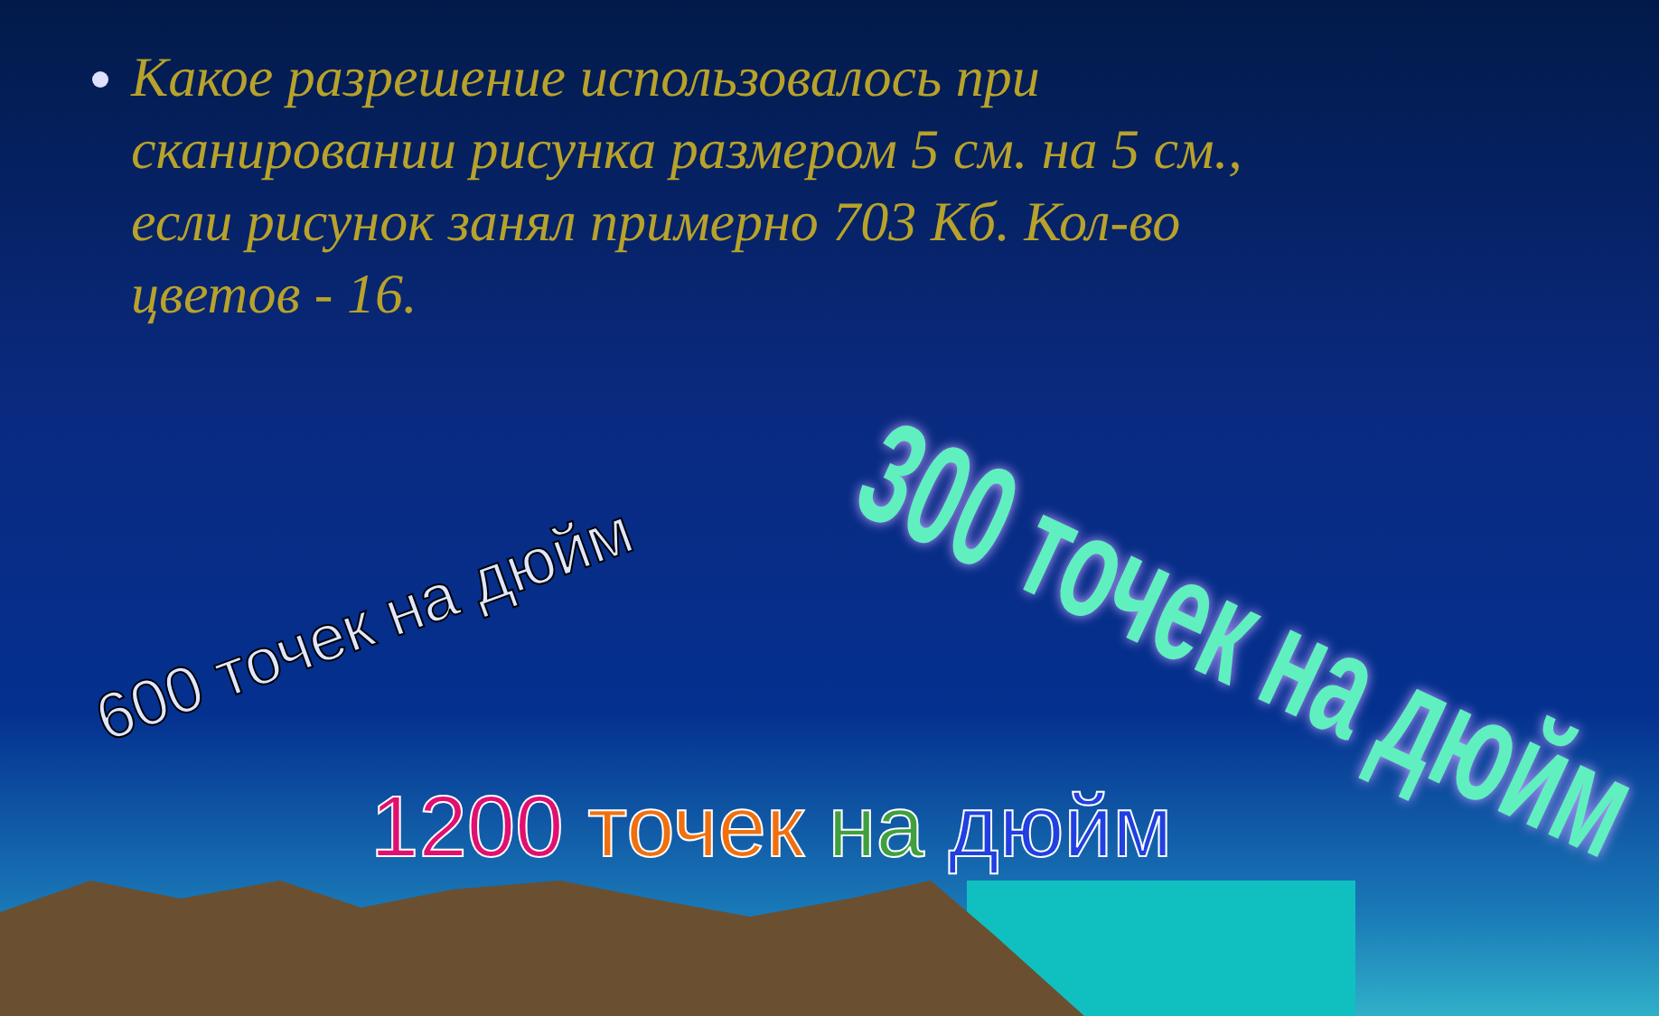Какое разрешение использовалось при сканировании рисунка размером 5 см. на 5 см., если рисунок занял примерно 703 Кб. Кол-во цветов - 16.
600 точек на дюйм 300 точек на дюйм
1200 точек на дюйм